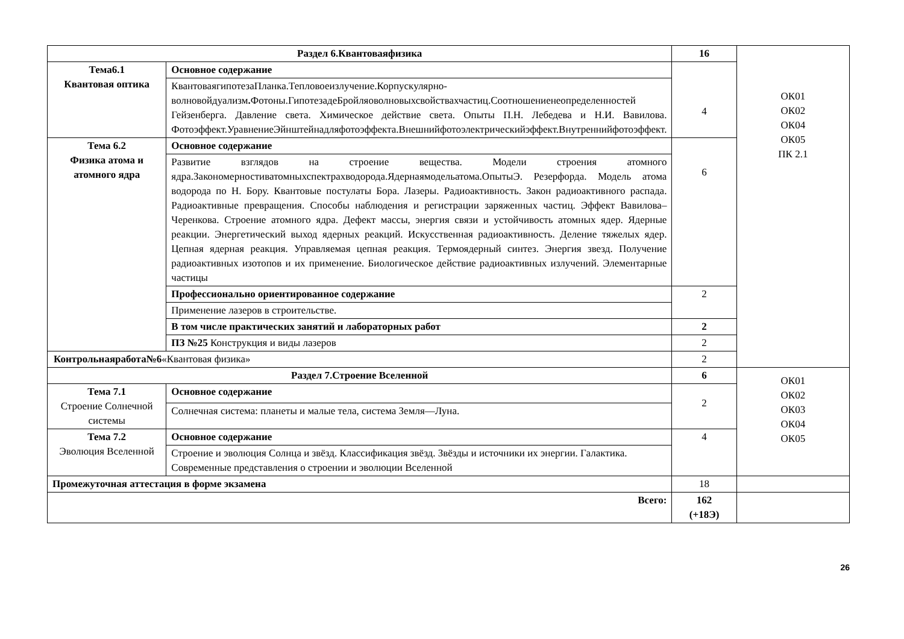| Раздел 6.Квантоваяфизика | | 16 | ОК01 ОК02 ОК04 ОК05 ПК 2.1 |
| Тема6.1 Квантовая оптика | Основное содержание | 4 | |
| | КвантоваягипотезаПланка.Тепловоеизлучение.Корпускулярно-волновойдуализм . Фотоны.ГипотезадеБройляоволновыхсвойствахчастиц.Соотношениенеопределенностей Гейзенберга. Давление света. Химическое действие света. Опыты П.Н. Лебедева и Н.И. Вавилова. Фотоэффект.УравнениеЭйнштейнадляфотоэффекта.Внешнийфотоэлектрическийэффект.Внутреннийфотоэффект. | | |
| Тема 6.2 Физика атома и атомного ядра | Основное содержание | 6 | |
| | Развитие взглядов на строение вещества. Модели строения атомного ядра.Закономерностиватомныхспектрахводорода.Ядернаямодельатома.ОпытыЭ. Резерфорда. Модель атома водорода по Н. Бору. Квантовые постулаты Бора. Лазеры. Радиоактивность. Закон радиоактивного распада. Радиоактивные превращения. Способы наблюдения и регистрации заряженных частиц. Эффект Вавилова–Черенкова. Строение атомного ядра. Дефект массы, энергия связи и устойчивость атомных ядер. Ядерные реакции. Энергетический выход ядерных реакций. Искусственная радиоактивность. Деление тяжелых ядер. Цепная ядерная реакция. Управляемая цепная реакция. Термоядерный синтез. Энергия звезд. Получение радиоактивных изотопов и их применение. Биологическое действие радиоактивных излучений. Элементарные частицы | | |
| | Профессионально ориентированное содержание | 2 | |
| | Применение лазеров в строительстве. | | |
| | В том числе практических занятий и лабораторных работ | 2 | |
| | ПЗ №25 Конструкция и виды лазеров | 2 | |
| Контрольнаяработа№6 «Квантовая физика» | | 2 | |
| Раздел 7.Строение Вселенной | | 6 | ОК01 ОК02 ОК03 ОК04 ОК05 |
| Тема 7.1 Строение Солнечной системы | Основное содержание | 2 | |
| | Солнечная система: планеты и малые тела, система Земля—Луна. | | |
| Тема 7.2 Эволюция Вселенной | Основное содержание | 4 | |
| | Строение и эволюция Солнца и звёзд. Классификация звёзд. Звёзды и источники их энергии. Галактика. Современные представления о строении и эволюции Вселенной | | |
| Промежуточная аттестация в форме экзамена | | 18 | |
| Всего: | | 162 (+18Э) | |
26